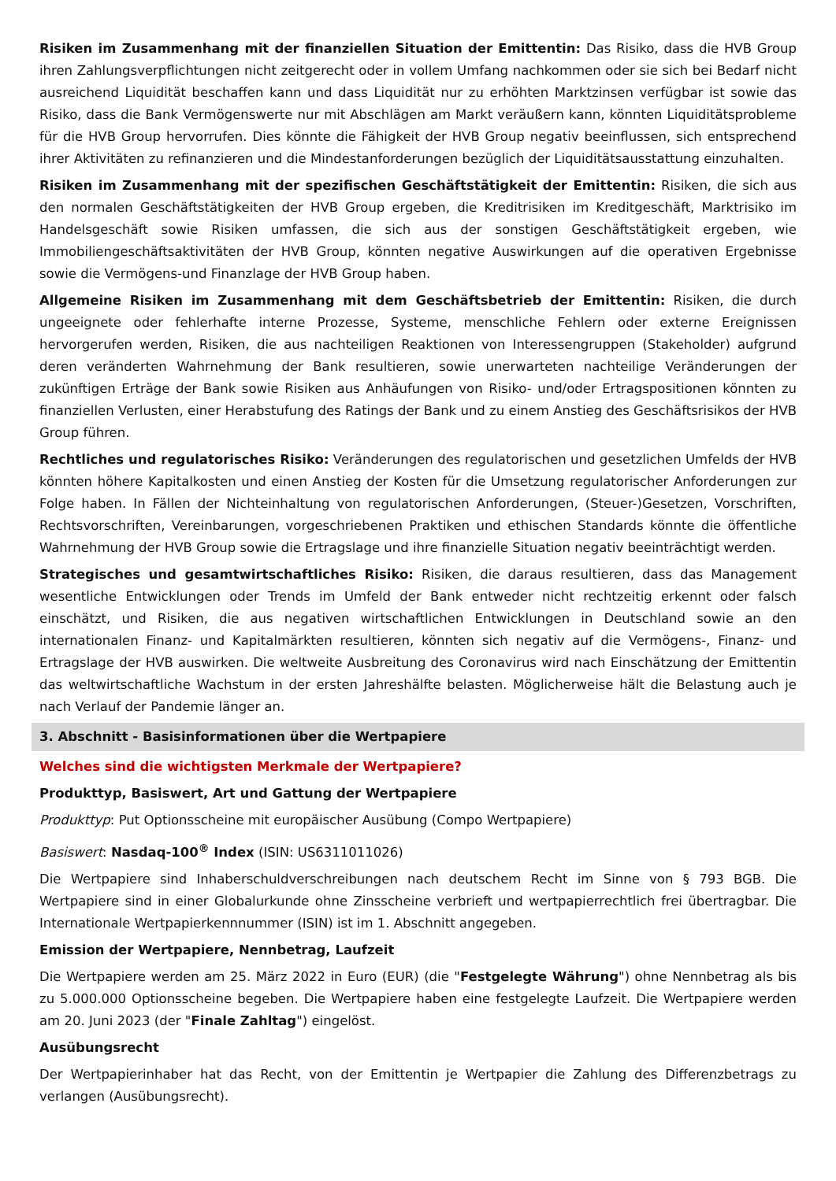Risiken im Zusammenhang mit der finanziellen Situation der Emittentin: Das Risiko, dass die HVB Group ihren Zahlungsverpflichtungen nicht zeitgerecht oder in vollem Umfang nachkommen oder sie sich bei Bedarf nicht ausreichend Liquidität beschaffen kann und dass Liquidität nur zu erhöhten Marktzinsen verfügbar ist sowie das Risiko, dass die Bank Vermögenswerte nur mit Abschlägen am Markt veräußern kann, könnten Liquiditätsprobleme für die HVB Group hervorrufen. Dies könnte die Fähigkeit der HVB Group negativ beeinflussen, sich entsprechend ihrer Aktivitäten zu refinanzieren und die Mindestanforderungen bezüglich der Liquiditätsausstattung einzuhalten.
Risiken im Zusammenhang mit der spezifischen Geschäftstätigkeit der Emittentin: Risiken, die sich aus den normalen Geschäftstätigkeiten der HVB Group ergeben, die Kreditrisiken im Kreditgeschäft, Marktrisiko im Handelsgeschäft sowie Risiken umfassen, die sich aus der sonstigen Geschäftstätigkeit ergeben, wie Immobiliengeschäftsaktivitäten der HVB Group, könnten negative Auswirkungen auf die operativen Ergebnisse sowie die Vermögens-und Finanzlage der HVB Group haben.
Allgemeine Risiken im Zusammenhang mit dem Geschäftsbetrieb der Emittentin: Risiken, die durch ungeeignete oder fehlerhafte interne Prozesse, Systeme, menschliche Fehlern oder externe Ereignissen hervorgerufen werden, Risiken, die aus nachteiligen Reaktionen von Interessengruppen (Stakeholder) aufgrund deren veränderten Wahrnehmung der Bank resultieren, sowie unerwarteten nachteilige Veränderungen der zukünftigen Erträge der Bank sowie Risiken aus Anhäufungen von Risiko- und/oder Ertragspositionen könnten zu finanziellen Verlusten, einer Herabstufung des Ratings der Bank und zu einem Anstieg des Geschäftsrisikos der HVB Group führen.
Rechtliches und regulatorisches Risiko: Veränderungen des regulatorischen und gesetzlichen Umfelds der HVB könnten höhere Kapitalkosten und einen Anstieg der Kosten für die Umsetzung regulatorischer Anforderungen zur Folge haben. In Fällen der Nichteinhaltung von regulatorischen Anforderungen, (Steuer-)Gesetzen, Vorschriften, Rechtsvorschriften, Vereinbarungen, vorgeschriebenen Praktiken und ethischen Standards könnte die öffentliche Wahrnehmung der HVB Group sowie die Ertragslage und ihre finanzielle Situation negativ beeinträchtigt werden.
Strategisches und gesamtwirtschaftliches Risiko: Risiken, die daraus resultieren, dass das Management wesentliche Entwicklungen oder Trends im Umfeld der Bank entweder nicht rechtzeitig erkennt oder falsch einschätzt, und Risiken, die aus negativen wirtschaftlichen Entwicklungen in Deutschland sowie an den internationalen Finanz- und Kapitalmärkten resultieren, könnten sich negativ auf die Vermögens-, Finanz- und Ertragslage der HVB auswirken. Die weltweite Ausbreitung des Coronavirus wird nach Einschätzung der Emittentin das weltwirtschaftliche Wachstum in der ersten Jahreshälfte belasten. Möglicherweise hält die Belastung auch je nach Verlauf der Pandemie länger an.
3. Abschnitt - Basisinformationen über die Wertpapiere
Welches sind die wichtigsten Merkmale der Wertpapiere?
Produkttyp, Basiswert, Art und Gattung der Wertpapiere
Produkttyp: Put Optionsscheine mit europäischer Ausübung (Compo Wertpapiere)
Basiswert: Nasdaq-100<sup>®</sup> Index (ISIN: US6311011026)
Die Wertpapiere sind Inhaberschuldverschreibungen nach deutschem Recht im Sinne von § 793 BGB. Die Wertpapiere sind in einer Globalurkunde ohne Zinsscheine verbrieft und wertpapierrechtlich frei übertragbar. Die Internationale Wertpapierkennnummer (ISIN) ist im 1. Abschnitt angegeben.
Emission der Wertpapiere, Nennbetrag, Laufzeit
Die Wertpapiere werden am 25. März 2022 in Euro (EUR) (die "Festgelegte Währung") ohne Nennbetrag als bis zu 5.000.000 Optionsscheine begeben. Die Wertpapiere haben eine festgelegte Laufzeit. Die Wertpapiere werden am 20. Juni 2023 (der "Finale Zahltag") eingelöst.
Ausübungsrecht
Der Wertpapierinhaber hat das Recht, von der Emittentin je Wertpapier die Zahlung des Differenzbetrags zu verlangen (Ausübungsrecht).